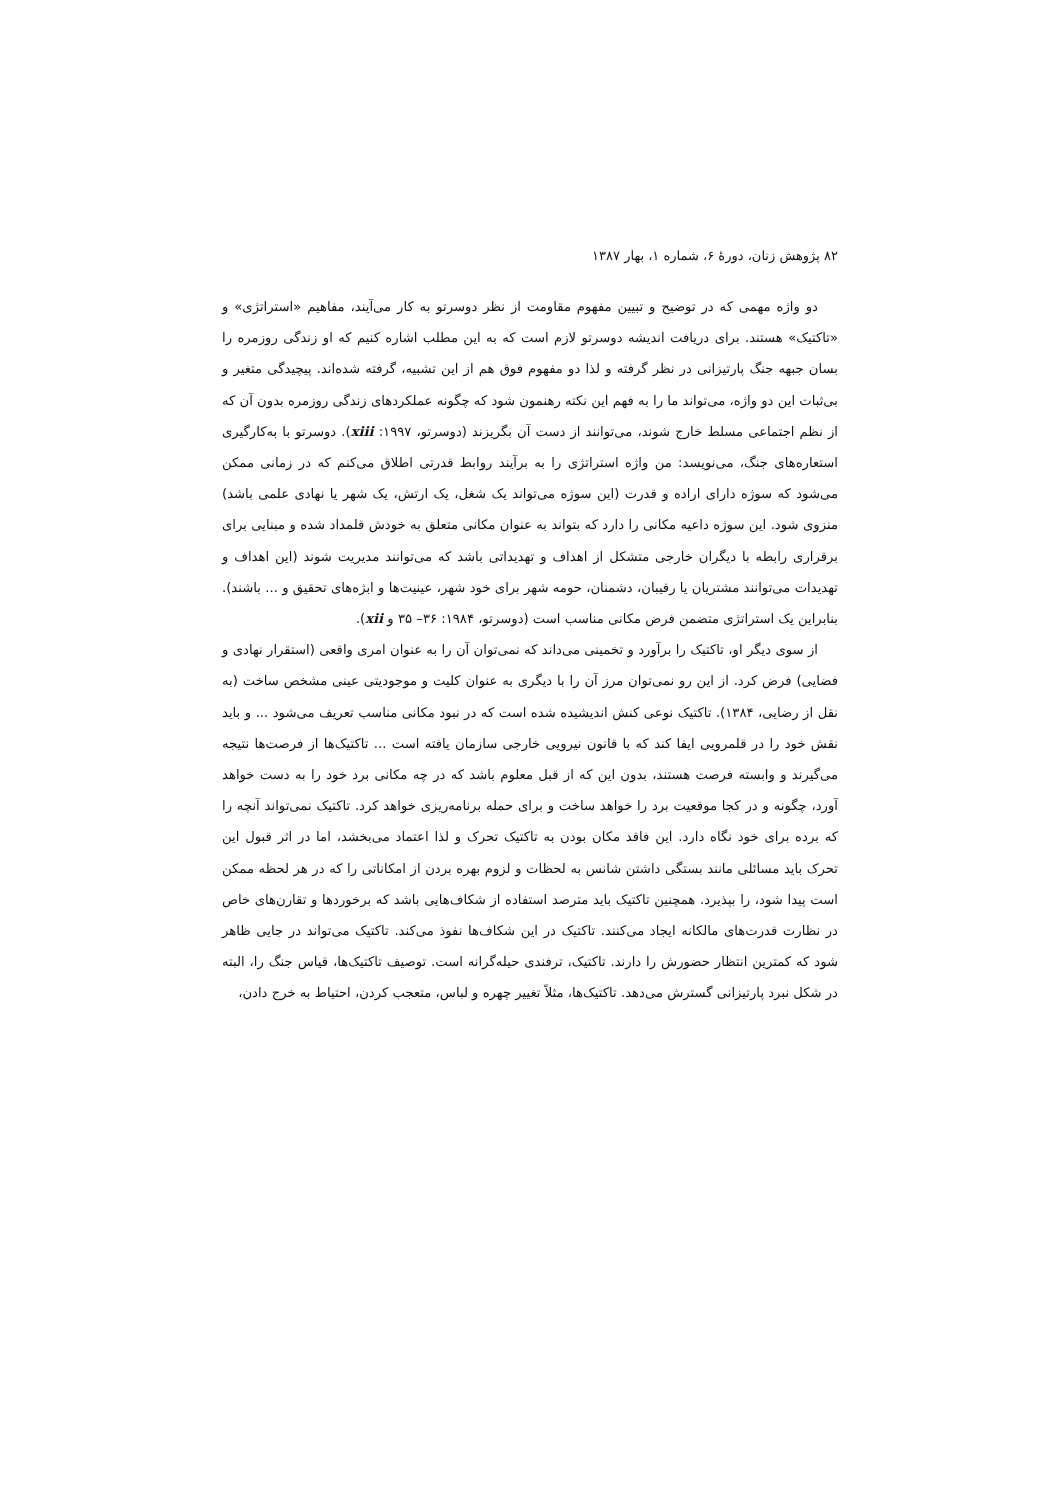۸۲ پژوهش زنان، دورهٔ ۶، شماره ۱، بهار ۱۳۸۷
دو واژه مهمی که در توضیح و تبیین مفهوم مقاومت از نظر دوسرتو به کار می‌آیند، مفاهیم «استراتژی» و «تاکتیک» هستند. برای دریافت اندیشه دوسرتو لازم است که به این مطلب اشاره کنیم که او زندگی روزمره را بسان جبهه جنگ پارتیزانی در نظر گرفته و لذا دو مفهوم فوق هم از این تشبیه، گرفته شده‌اند. پیچیدگی متغیر و بی‌ثبات این دو واژه، می‌تواند ما را به فهم این نکته رهنمون شود که چگونه عملکردهای زندگی روزمره بدون آن که از نظم اجتماعی مسلط خارج شوند، می‌توانند از دست آن بگریزند (دوسرتو، ۱۹۹۷: xiii). دوسرتو با به‌کارگیری استعاره‌های جنگ، می‌نویسد: من واژه استراتژی را به برآیند روابط قدرتی اطلاق می‌کنم که در زمانی ممکن می‌شود که سوژه دارای اراده و قدرت (این سوژه می‌تواند یک شغل، یک ارتش، یک شهر یا نهادی علمی باشد) منزوی شود. این سوژه داعیه مکانی را دارد که بتواند به عنوان مکانی متعلق به خودش قلمداد شده و مبنایی برای برقراری رابطه با دیگران خارجی متشکل از اهداف و تهدیداتی باشد که می‌توانند مدیریت شوند (این اهداف و تهدیدات می‌توانند مشتریان یا رقیبان، دشمنان، حومه شهر برای خود شهر، عینیت‌ها و ابژه‌های تحقیق و ... باشند). بنابراین یک استراتژی متضمن فرض مکانی مناسب است (دوسرتو، ۱۹۸۴: ۳۶– ۳۵ و xii).
از سوی دیگر او، تاکتیک را برآورد و تخمینی می‌داند که نمی‌توان آن را به عنوان امری واقعی (استقرار نهادی و فضایی) فرض کرد. از این رو نمی‌توان مرز آن را با دیگری به عنوان کلیت و موجودیتی عینی مشخص ساخت (به نقل از رضایی، ۱۳۸۴). تاکتیک نوعی کنش اندیشیده شده است که در نبود مکانی مناسب تعریف می‌شود ... و باید نقش خود را در قلمرویی ایفا کند که با قانون نیرویی خارجی سازمان یافته است ... تاکتیک‌ها از فرصت‌ها نتیجه می‌گیرند و وابسته فرصت هستند، بدون این که از قبل معلوم باشد که در چه مکانی برد خود را به دست خواهد آورد، چگونه و در کجا موقعیت برد را خواهد ساخت و برای حمله برنامه‌ریزی خواهد کرد. تاکتیک نمی‌تواند آنچه را که برده برای خود نگاه دارد. این فاقد مکان بودن به تاکتیک تحرک و لذا اعتماد می‌بخشد، اما در اثر قبول این تحرک باید مسائلی مانند بستگی داشتن شانس به لحظات و لزوم بهره بردن از امکاناتی را که در هر لحظه ممکن است پیدا شود، را بپذیرد. همچنین تاکتیک باید مترصد استفاده از شکاف‌هایی باشد که برخوردها و تقارن‌های خاص در نظارت قدرت‌های مالکانه ایجاد می‌کنند. تاکتیک در این شکاف‌ها نفوذ می‌کند. تاکتیک می‌تواند در جایی ظاهر شود که کمترین انتظار حضورش را دارند. تاکتیک، ترفندی حیله‌گرانه است. توصیف تاکتیک‌ها، قیاس جنگ را، البته در شکل نبرد پارتیزانی گسترش می‌دهد. تاکتیک‌ها، مثلاً تغییر چهره و لباس، متعجب کردن، احتیاط به خرج دادن،